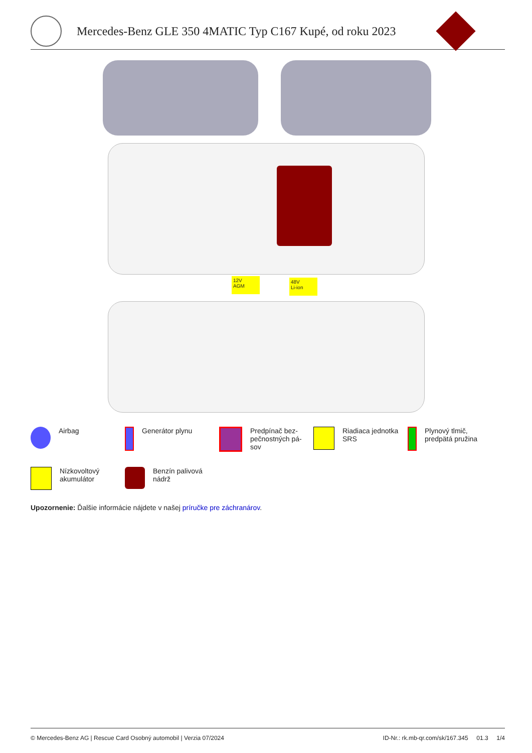Mercedes-Benz GLE 350 4MATIC Typ C167 Kupé, od roku 2023
12V
AGM
48V
Li-ion
Airbag
Generátor plynu
Predpínač bez-
pečnostných pá-
sov
Riadiaca jednotka
SRS
Plynový tlmič,
predpätá pružina
Nízkovoltový
akumulátor
Benzín palivová
nádrž
Upozornenie: Ďalšie informácie nájdete v našej príručke pre záchranárov.
© Mercedes-Benz AG | Rescue Card Osobný automobil | Verzia 07/2024 ID-Nr.: rk.mb-qr.com/sk/167.345 01.3 1/4